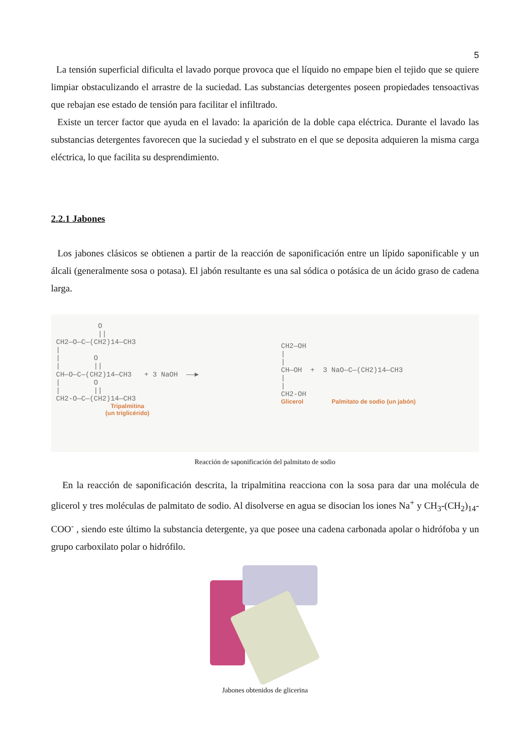5
La tensión superficial dificulta el lavado porque provoca que el líquido no empape bien el tejido que se quiere limpiar obstaculizando el arrastre de la suciedad. Las substancias detergentes poseen propiedades tensoactivas que rebajan ese estado de tensión para facilitar el infiltrado.
Existe un tercer factor que ayuda en el lavado: la aparición de la doble capa eléctrica. Durante el lavado las substancias detergentes favorecen que la suciedad y el substrato en el que se deposita adquieren la misma carga eléctrica, lo que facilita su desprendimiento.
2.2.1 Jabones
Los jabones clásicos se obtienen a partir de la reacción de saponificación entre un lípido saponificable y un álcali (generalmente sosa o potasa). El jabón resultante es una sal sódica o potásica de un ácido graso de cadena larga.
          O
          ||
CH2—O—C—(CH2)14—CH3
|
|        O
|        ||
CH—O—C—(CH2)14—CH3   + 3 NaOH  ——▶
|        O
|        ||
CH2-O—C—(CH2)14—CH3
Tripalmitina
(un triglicérido)
CH2—OH
|
|
CH—OH  +  3 NaO—C—(CH2)14—CH3
|
|
CH2-OH
Glicerol Palmitato de sodio (un jabón)
Reacción de saponificación del palmitato de sodio
En la reacción de saponificación descrita, la tripalmitina reacciona con la sosa para dar una molécula de glicerol y tres moléculas de palmitato de sodio. Al disolverse en agua se disocian los iones Na<sup>+</sup> y CH<sub>3</sub>-(CH<sub>2</sub>)<sub>14</sub>-COO<sup>-</sup> , siendo este último la substancia detergente, ya que posee una cadena carbonada apolar o hidrófoba y un grupo carboxilato polar o hidrófilo.
Jabones obtenidos de glicerina